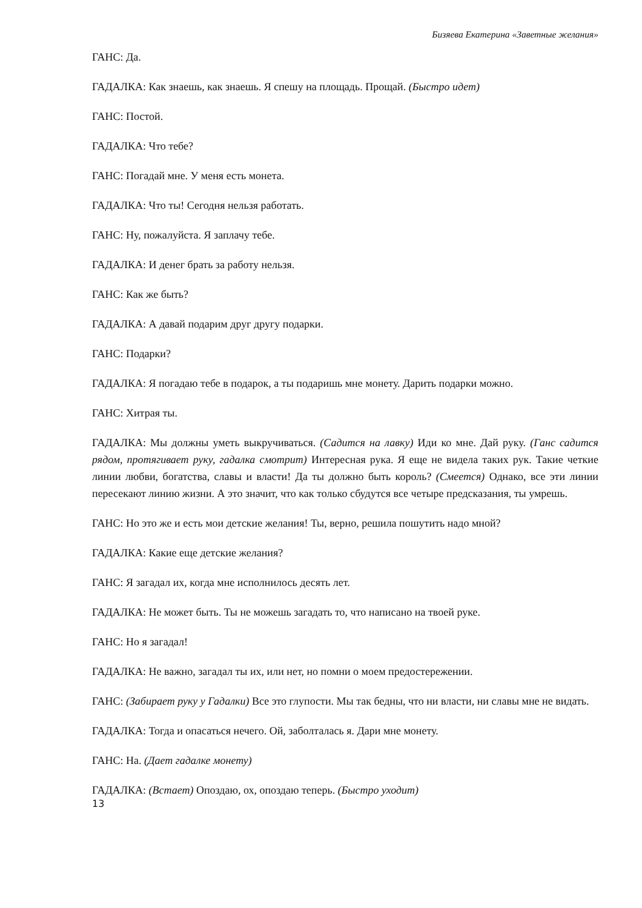Бизяева Екатерина «Заветные желания»
ГАНС: Да.
ГАДАЛКА: Как знаешь, как знаешь. Я спешу на площадь. Прощай. (Быстро идет)
ГАНС: Постой.
ГАДАЛКА: Что тебе?
ГАНС: Погадай мне. У меня есть монета.
ГАДАЛКА: Что ты! Сегодня нельзя работать.
ГАНС: Ну, пожалуйста. Я заплачу тебе.
ГАДАЛКА: И денег брать за работу нельзя.
ГАНС: Как же быть?
ГАДАЛКА: А давай подарим друг другу подарки.
ГАНС: Подарки?
ГАДАЛКА: Я погадаю тебе в подарок, а ты подаришь мне монету. Дарить подарки можно.
ГАНС: Хитрая ты.
ГАДАЛКА: Мы должны уметь выкручиваться. (Садится на лавку) Иди ко мне. Дай руку. (Ганс садится рядом, протягивает руку, гадалка смотрит) Интересная рука. Я еще не видела таких рук. Такие четкие линии любви, богатства, славы и власти! Да ты должно быть король? (Смеется) Однако, все эти линии пересекают линию жизни. А это значит, что как только сбудутся все четыре предсказания, ты умрешь.
ГАНС: Но это же и есть мои детские желания! Ты, верно, решила пошутить надо мной?
ГАДАЛКА: Какие еще детские желания?
ГАНС: Я загадал их, когда мне исполнилось десять лет.
ГАДАЛКА: Не может быть. Ты не можешь загадать то, что написано на твоей руке.
ГАНС: Но я загадал!
ГАДАЛКА: Не важно, загадал ты их, или нет, но помни о моем предостережении.
ГАНС: (Забирает руку у Гадалки) Все это глупости. Мы так бедны, что ни власти, ни славы мне не видать.
ГАДАЛКА: Тогда и опасаться нечего. Ой, заболталась я. Дари мне монету.
ГАНС: На. (Дает гадалке монету)
ГАДАЛКА: (Встает) Опоздаю, ох, опоздаю теперь. (Быстро уходит)
13